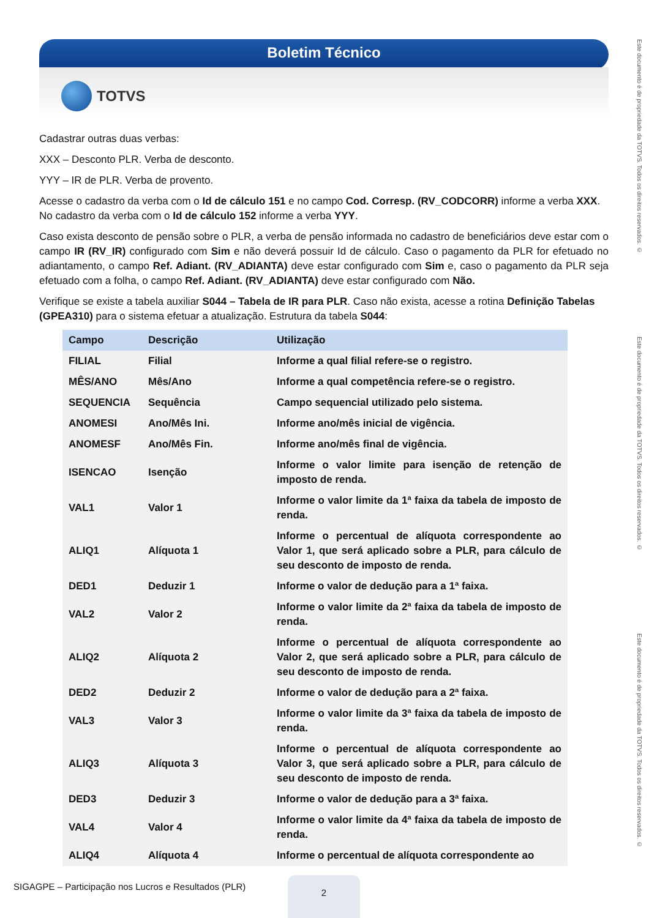Boletim Técnico
TOTVS
Este documento é de propriedade da TOTVS. Todos os direitos reservados. ©
Este documento é de propriedade da TOTVS. Todos os direitos reservados. ©
Este documento é de propriedade da TOTVS. Todos os direitos reservados. ©
Cadastrar outras duas verbas:
XXX – Desconto PLR. Verba de desconto.
YYY – IR de PLR. Verba de provento.
Acesse o cadastro da verba com o Id de cálculo 151 e no campo Cod. Corresp. (RV_CODCORR) informe a verba XXX. No cadastro da verba com o Id de cálculo 152 informe a verba YYY.
Caso exista desconto de pensão sobre o PLR, a verba de pensão informada no cadastro de beneficiários deve estar com o campo IR (RV_IR) configurado com Sim e não deverá possuir Id de cálculo. Caso o pagamento da PLR for efetuado no adiantamento, o campo Ref. Adiant. (RV_ADIANTA) deve estar configurado com Sim e, caso o pagamento da PLR seja efetuado com a folha, o campo Ref. Adiant. (RV_ADIANTA) deve estar configurado com Não.
Verifique se existe a tabela auxiliar S044 – Tabela de IR para PLR. Caso não exista, acesse a rotina Definição Tabelas (GPEA310) para o sistema efetuar a atualização. Estrutura da tabela S044:
| Campo | Descrição | Utilização |
| --- | --- | --- |
| FILIAL | Filial | Informe a qual filial refere-se o registro. |
| MÊS/ANO | Mês/Ano | Informe a qual competência refere-se o registro. |
| SEQUENCIA | Sequência | Campo sequencial utilizado pelo sistema. |
| ANOMESI | Ano/Mês Ini. | Informe ano/mês inicial de vigência. |
| ANOMESF | Ano/Mês Fin. | Informe ano/mês final de vigência. |
| ISENCAO | Isenção | Informe o valor limite para isenção de retenção de imposto de renda. |
| VAL1 | Valor 1 | Informe o valor limite da 1ª faixa da tabela de imposto de renda. |
| ALIQ1 | Alíquota 1 | Informe o percentual de alíquota correspondente ao Valor 1, que será aplicado sobre a PLR, para cálculo de seu desconto de imposto de renda. |
| DED1 | Deduzir 1 | Informe o valor de dedução para a 1ª faixa. |
| VAL2 | Valor 2 | Informe o valor limite da 2ª faixa da tabela de imposto de renda. |
| ALIQ2 | Alíquota 2 | Informe o percentual de alíquota correspondente ao Valor 2, que será aplicado sobre a PLR, para cálculo de seu desconto de imposto de renda. |
| DED2 | Deduzir 2 | Informe o valor de dedução para a 2ª faixa. |
| VAL3 | Valor 3 | Informe o valor limite da 3ª faixa da tabela de imposto de renda. |
| ALIQ3 | Alíquota 3 | Informe o percentual de alíquota correspondente ao Valor 3, que será aplicado sobre a PLR, para cálculo de seu desconto de imposto de renda. |
| DED3 | Deduzir 3 | Informe o valor de dedução para a 3ª faixa. |
| VAL4 | Valor 4 | Informe o valor limite da 4ª faixa da tabela de imposto de renda. |
| ALIQ4 | Alíquota 4 | Informe o percentual de alíquota correspondente ao |
SIGAGPE – Participação nos Lucros e Resultados (PLR)
2